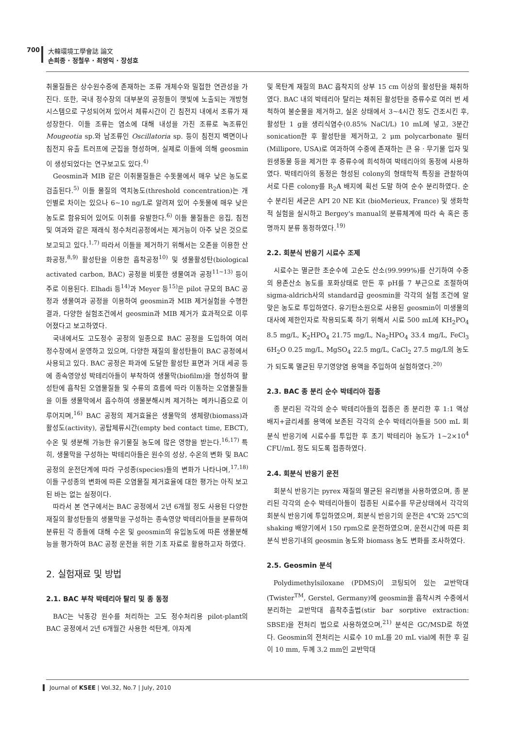700 大韓環境工學會誌 論文
손희종 · 정철우 · 최영익 · 장성호
취물질들은 상수원수중에 존재하는 조류 개체수와 밀접한 연관성을 가진다. 또한, 국내 정수장의 대부분의 공정들이 햇빛에 노출되는 개방형 시스템으로 구성되어져 있어서 체류시간이 긴 침전지 내에서 조류가 재성장한다. 이들 조류는 염소에 대해 내성을 가진 조류로 녹조류인 Mougeotia sp.와 남조류인 Oscillatoria sp. 등이 침전지 벽면이나 침전지 유출 트러프에 군집을 형성하며, 실제로 이들에 의해 geosmin이 생성되었다는 연구보고도 있다.<sup>4)</sup>
Geosmin과 MIB 같은 이취물질들은 수돗물에서 매우 낮은 농도로 검출된다.<sup>5)</sup> 이들 물질의 역치농도(threshold concentration)는 개인별로 차이는 있으나 6~10 ng/L로 알려져 있어 수돗물에 매우 낮은 농도로 함유되어 있어도 이취를 유발한다.<sup>6)</sup> 이들 물질들은 응집, 침전 및 여과와 같은 재래식 정수처리공정에서는 제거능이 아주 낮은 것으로 보고되고 있다.<sup>1,7)</sup> 따라서 이들을 제거하기 위해서는 오존을 이용한 산화공정,<sup>8,9)</sup> 활성탄을 이용한 흡착공정<sup>10)</sup> 및 생물활성탄(biological activated carbon, BAC) 공정을 비롯한 생물여과 공정<sup>11~13)</sup> 등이 주로 이용된다. Elhadi 등<sup>14)</sup>과 Meyer 등<sup>15)</sup>은 pilot 규모의 BAC 공정과 생물여과 공정을 이용하여 geosmin과 MIB 제거실험을 수행한 결과, 다양한 실험조건에서 geosmin과 MIB 제거가 효과적으로 이루어졌다고 보고하였다.
국내에서도 고도정수 공정의 일종으로 BAC 공정을 도입하여 여러 정수장에서 운영하고 있으며, 다양한 재질의 활성탄들이 BAC 공정에서 사용되고 있다. BAC 공정은 파과에 도달한 활성탄 표면과 거대 세공 등에 종속영양성 박테리아들이 부착하여 생물막(biofilm)을 형성하여 활성탄에 흡착된 오염물질들 및 수류의 흐름에 따라 이동하는 오염물질들을 이들 생물막에서 흡수하여 생물분해시켜 제거하는 메카니즘으로 이루어지며,<sup>16)</sup> BAC 공정의 제거효율은 생물막의 생체량(biomass)과 활성도(activity), 공탑체류시간(empty bed contact time, EBCT), 수온 및 생분해 가능한 유기물질 농도에 많은 영향을 받는다.<sup>16,17)</sup> 특히, 생물막을 구성하는 박테리아들은 원수의 성상, 수온의 변화 및 BAC 공정의 운전단계에 따라 구성종(species)들의 변화가 나타나며,<sup>17,18)</sup> 이들 구성종의 변화에 따른 오염물질 제거효율에 대한 평가는 아직 보고된 바는 없는 실정이다.
따라서 본 연구에서는 BAC 공정에서 2년 6개월 정도 사용된 다양한 재질의 활성탄들의 생물막을 구성하는 종속영양 박테리아들을 분류하여 분류된 각 종들에 대해 수온 및 geosmin의 유입농도에 따른 생물분해능을 평가하여 BAC 공정 운전을 위한 기초 자료로 활용하고자 하였다.
2. 실험재료 및 방법
2.1. BAC 부착 박테리아 탈리 및 종 동정
BAC는 낙동강 원수를 처리하는 고도 정수처리용 pilot-plant의 BAC 공정에서 2년 6개월간 사용한 석탄계, 야자계
및 목탄계 재질의 BAC 흡착지의 상부 15 cm 이상의 활성탄을 채취하였다. BAC 내의 박테리아 탈리는 채취된 활성탄을 증류수로 여러 번 세척하여 불순물을 제거하고, 실온 상태에서 3~4시간 정도 건조시킨 후, 활성탄 1 g을 생리식염수(0.85% NaCl/L) 10 mL에 넣고, 3분간 sonication한 후 활성탄을 제거하고, 2 μm polycarbonate 필터(Millipore, USA)로 여과하여 수중에 존재하는 큰 유ㆍ무기물 입자 및 원생동물 등을 제거한 후 증류수에 희석하여 박테리아의 동정에 사용하였다. 박테리아의 동정은 형성된 colony의 형태학적 특징을 관찰하여 서로 다른 colony를 R<sub>2</sub>A 배지에 획선 도말 하여 순수 분리하였다. 순수 분리된 세균은 API 20 NE Kit (bioMerieux, France) 및 생화학적 실험을 실시하고 Bergey's manual의 분류체계에 따라 속 혹은 종명까지 분류 동정하였다.<sup>19)</sup>
2.2. 회분식 반응기 시료수 조제
시료수는 멸균한 초순수에 고순도 산소(99.999%)를 산기하여 수중의 용존산소 농도를 포화상태로 만든 후 pH를 7 부근으로 조절하여 sigma-aldrich사의 standard급 geosmin을 각각의 실험 조건에 알맞은 농도로 투입하였다. 유기탄소원으로 사용된 geosmin이 미생물의 대사에 제한인자로 작용되도록 하기 위해서 시료 500 mL에 KH<sub>2</sub>PO<sub>4</sub> 8.5 mg/L, K<sub>2</sub>HPO<sub>4</sub> 21.75 mg/L, Na<sub>2</sub>HPO<sub>4</sub> 33.4 mg/L, FeCl<sub>3</sub> 6H<sub>2</sub>O 0.25 mg/L, MgSO<sub>4</sub> 22.5 mg/L, CaCl<sub>2</sub> 27.5 mg/L의 농도가 되도록 멸균된 무기영양염 용액을 주입하여 실험하였다.<sup>20)</sup>
2.3. BAC 종 분리 순수 박테리아 접종
종 분리된 각각의 순수 박테리아들의 접종은 종 분리한 후 1:1 액상배지+글리세롤 용액에 보존된 각각의 순수 박테리아들을 500 mL 회분식 반응기에 시료수를 투입한 후 초기 박테리아 농도가 1~2×10<sup>4</sup> CFU/mL 정도 되도록 접종하였다.
2.4. 회분식 반응기 운전
회분식 반응기는 pyrex 재질의 멸균된 유리병을 사용하였으며, 종 분리된 각각의 순수 박테리아들이 접종된 시료수를 무균상태에서 각각의 회분식 반응기에 투입하였으며, 회분식 반응기의 운전은 4℃와 25℃의 shaking 배양기에서 150 rpm으로 운전하였으며, 운전시간에 따른 회분식 반응기내의 geosmin 농도와 biomass 농도 변화를 조사하였다.
2.5. Geosmin 분석
Polydimethylsiloxane (PDMS)이 코팅되어 있는 교반막대 (Twister<sup>TM</sup>, Gerstel, Germany)에 geosmin을 흡착시켜 수중에서 분리하는 교반막대 흡착추출법(stir bar sorptive extraction: SBSE)을 전처리 법으로 사용하였으며,<sup>21)</sup> 분석은 GC/MSD로 하였다. Geosmin의 전처리는 시료수 10 mL를 20 mL vial에 취한 후 길이 10 mm, 두께 3.2 mm인 교반막대
Journal of KSEE | Vol.32, No.7 | July, 2010